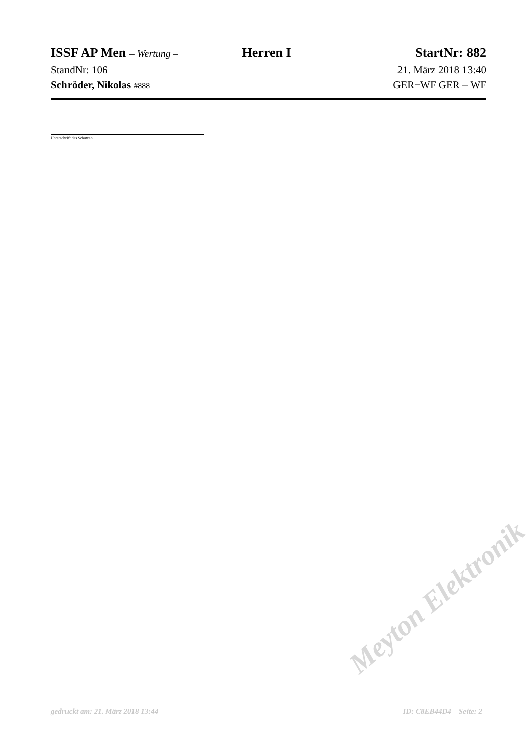ISSF AP Men – Wertung –
Herren I StartNr: 882
StandNr: 106 21. März 2018 13:40
Schröder, Nikolas #888
GER−WF GER – WF
Unterschrift des Schützen
Meyton Elektronik
gedruckt am: 21. März 2018 13:44 ID: C8EB44D4 – Seite: 2